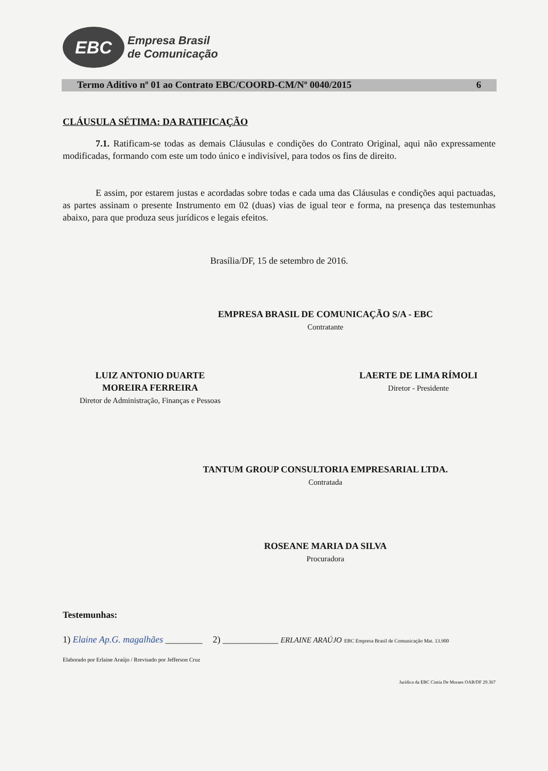EBC
Empresa Brasil
de Comunicação
Termo Aditivo nº 01 ao Contrato EBC/COORD-CM/Nº 0040/2015 6
CLÁUSULA SÉTIMA: DA RATIFICAÇÃO
7.1. Ratificam-se todas as demais Cláusulas e condições do Contrato Original, aqui não expressamente modificadas, formando com este um todo único e indivisível, para todos os fins de direito.
E assim, por estarem justas e acordadas sobre todas e cada uma das Cláusulas e condições aqui pactuadas, as partes assinam o presente Instrumento em 02 (duas) vias de igual teor e forma, na presença das testemunhas abaixo, para que produza seus jurídicos e legais efeitos.
Brasília/DF, 15 de setembro de 2016.
EMPRESA BRASIL DE COMUNICAÇÃO S/A - EBC
Contratante
LUIZ ANTONIO DUARTE
MOREIRA FERREIRA
Diretor de Administração, Finanças e Pessoas
LAERTE DE LIMA RÍMOLI
Diretor - Presidente
TANTUM GROUP CONSULTORIA EMPRESARIAL LTDA.
Contratada
ROSEANE MARIA DA SILVA
Procuradora
Testemunhas:
1) Elaine Ap.G. magalhães ________ 2) ____________ ERLAINE ARAÚJO EBC Empresa Brasil de Comunicação Mat. 13.900
Elaborado por Erlaine Araújo / Rrevisado por Jefferson Cruz
Jurídica da EBC Cintia De Moraes OAB/DF 29.367